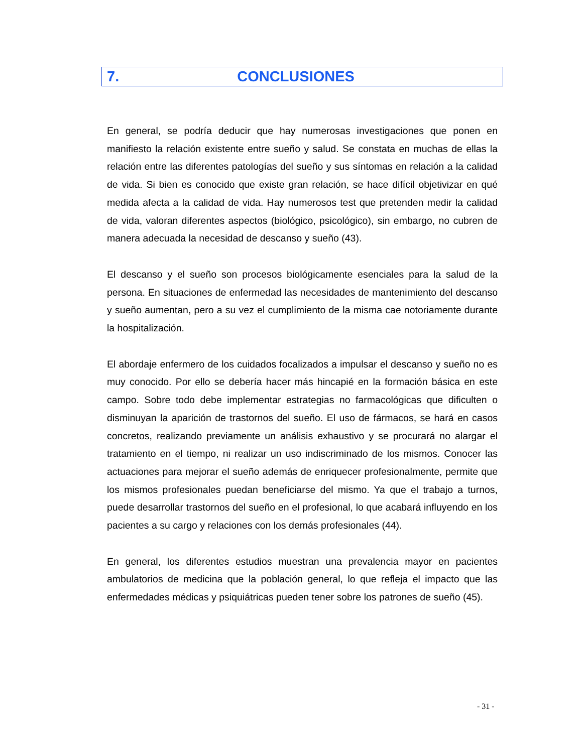7. CONCLUSIONES
En general, se podría deducir que hay numerosas investigaciones que ponen en manifiesto la relación existente entre sueño y salud. Se constata en muchas de ellas la relación entre las diferentes patologías del sueño y sus síntomas en relación a la calidad de vida. Si bien es conocido que existe gran relación, se hace difícil objetivizar en qué medida afecta a la calidad de vida. Hay numerosos test que pretenden medir la calidad de vida, valoran diferentes aspectos (biológico, psicológico), sin embargo, no cubren de manera adecuada la necesidad de descanso y sueño (43).
El descanso y el sueño son procesos biológicamente esenciales para la salud de la persona. En situaciones de enfermedad las necesidades de mantenimiento del descanso y sueño aumentan, pero a su vez el cumplimiento de la misma cae notoriamente durante la hospitalización.
El abordaje enfermero de los cuidados focalizados a impulsar el descanso y sueño no es muy conocido. Por ello se debería hacer más hincapié en la formación básica en este campo. Sobre todo debe implementar estrategias no farmacológicas que dificulten o disminuyan la aparición de trastornos del sueño. El uso de fármacos, se hará en casos concretos, realizando previamente un análisis exhaustivo y se procurará no alargar el tratamiento en el tiempo, ni realizar un uso indiscriminado de los mismos. Conocer las actuaciones para mejorar el sueño además de enriquecer profesionalmente, permite que los mismos profesionales puedan beneficiarse del mismo. Ya que el trabajo a turnos, puede desarrollar trastornos del sueño en el profesional, lo que acabará influyendo en los pacientes a su cargo y relaciones con los demás profesionales (44).
En general, los diferentes estudios muestran una prevalencia mayor en pacientes ambulatorios de medicina que la población general, lo que refleja el impacto que las enfermedades médicas y psiquiátricas pueden tener sobre los patrones de sueño (45).
- 31 -